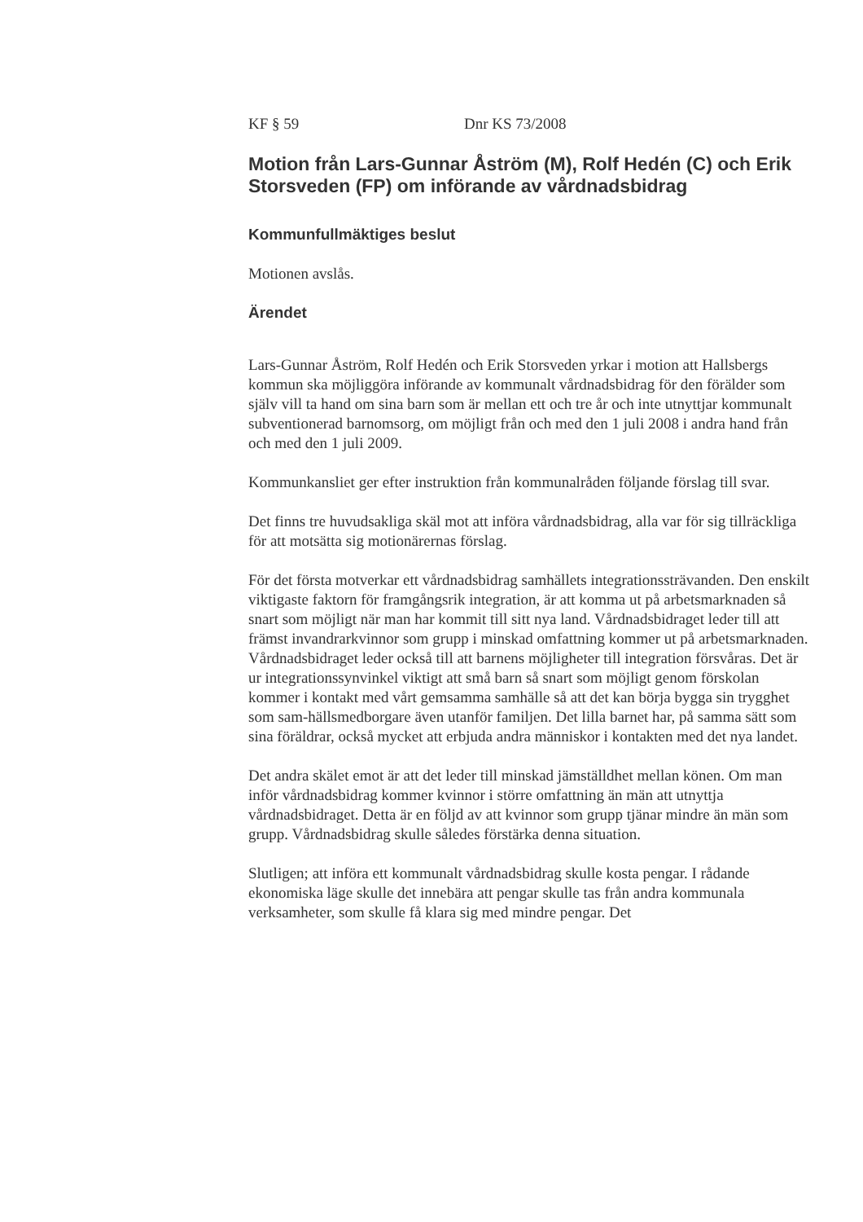KF § 59 Dnr KS 73/2008
Motion från Lars-Gunnar Åström (M), Rolf Hedén (C) och Erik Storsveden (FP) om införande av vårdnadsbidrag
Kommunfullmäktiges beslut
Motionen avslås.
Ärendet
Lars-Gunnar Åström, Rolf Hedén och Erik Storsveden yrkar i motion att Hallsbergs kommun ska möjliggöra införande av kommunalt vårdnadsbidrag för den förälder som själv vill ta hand om sina barn som är mellan ett och tre år och inte utnyttjar kommunalt subventionerad barnomsorg, om möjligt från och med den 1 juli 2008 i andra hand från och med den 1 juli 2009.
Kommunkansliet ger efter instruktion från kommunalråden följande förslag till svar.
Det finns tre huvudsakliga skäl mot att införa vårdnadsbidrag, alla var för sig tillräckliga för att motsätta sig motionärernas förslag.
För det första motverkar ett vårdnadsbidrag samhällets integrationssträvanden. Den enskilt viktigaste faktorn för framgångsrik integration, är att komma ut på arbetsmarknaden så snart som möjligt när man har kommit till sitt nya land. Vårdnadsbidraget leder till att främst invandrarkvinnor som grupp i minskad omfattning kommer ut på arbetsmarknaden. Vårdnadsbidraget leder också till att barnens möjligheter till integration försvåras. Det är ur integrationssynvinkel viktigt att små barn så snart som möjligt genom förskolan kommer i kontakt med vårt gemsamma samhälle så att det kan börja bygga sin trygghet som sam-hällsmedborgare även utanför familjen. Det lilla barnet har, på samma sätt som sina föräldrar, också mycket att erbjuda andra människor i kontakten med det nya landet.
Det andra skälet emot är att det leder till minskad jämställdhet mellan könen. Om man inför vårdnadsbidrag kommer kvinnor i större omfattning än män att utnyttja vårdnadsbidraget. Detta är en följd av att kvinnor som grupp tjänar mindre än män som grupp. Vårdnadsbidrag skulle således förstärka denna situation.
Slutligen; att införa ett kommunalt vårdnadsbidrag skulle kosta pengar. I rådande ekonomiska läge skulle det innebära att pengar skulle tas från andra kommunala verksamheter, som skulle få klara sig med mindre pengar. Det